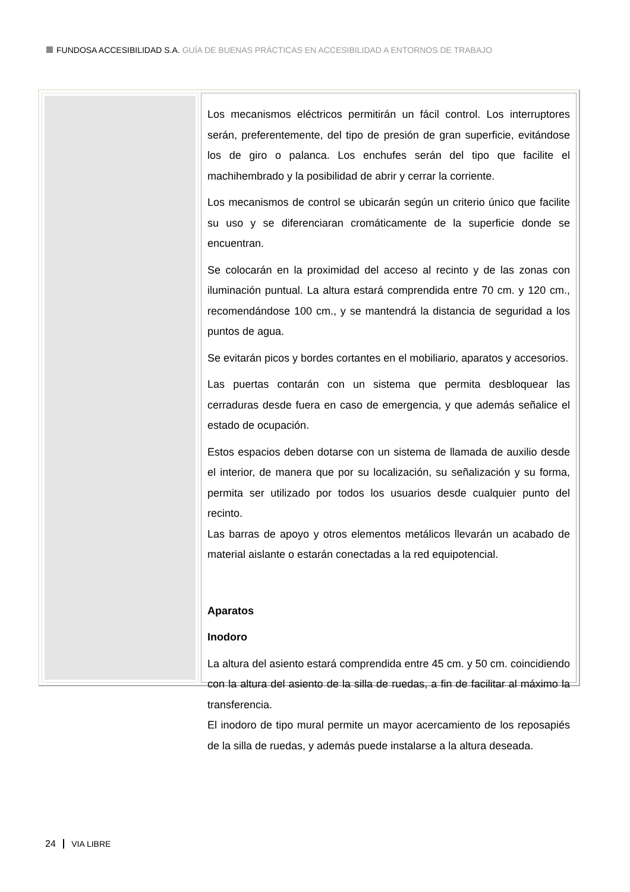FUNDOSA ACCESIBILIDAD S.A. GUÍA DE BUENAS PRÁCTICAS EN ACCESIBILIDAD A ENTORNOS DE TRABAJO
Los mecanismos eléctricos permitirán un fácil control. Los interruptores serán, preferentemente, del tipo de presión de gran superficie, evitándose los de giro o palanca. Los enchufes serán del tipo que facilite el machihembrado y la posibilidad de abrir y cerrar la corriente.
Los mecanismos de control se ubicarán según un criterio único que facilite su uso y se diferenciaran cromáticamente de la superficie donde se encuentran.
Se colocarán en la proximidad del acceso al recinto y de las zonas con iluminación puntual. La altura estará comprendida entre 70 cm. y 120 cm., recomendándose 100 cm., y se mantendrá la distancia de seguridad a los puntos de agua.
Se evitarán picos y bordes cortantes en el mobiliario, aparatos y accesorios.
Las puertas contarán con un sistema que permita desbloquear las cerraduras desde fuera en caso de emergencia, y que además señalice el estado de ocupación.
Estos espacios deben dotarse con un sistema de llamada de auxilio desde el interior, de manera que por su localización, su señalización y su forma, permita ser utilizado por todos los usuarios desde cualquier punto del recinto.
Las barras de apoyo y otros elementos metálicos llevarán un acabado de material aislante o estarán conectadas a la red equipotencial.
Aparatos
Inodoro
La altura del asiento estará comprendida entre 45 cm. y 50 cm. coincidiendo con la altura del asiento de la silla de ruedas, a fin de facilitar al máximo la transferencia.
El inodoro de tipo mural permite un mayor acercamiento de los reposapiés de la silla de ruedas, y además puede instalarse a la altura deseada.
24 VIA LIBRE